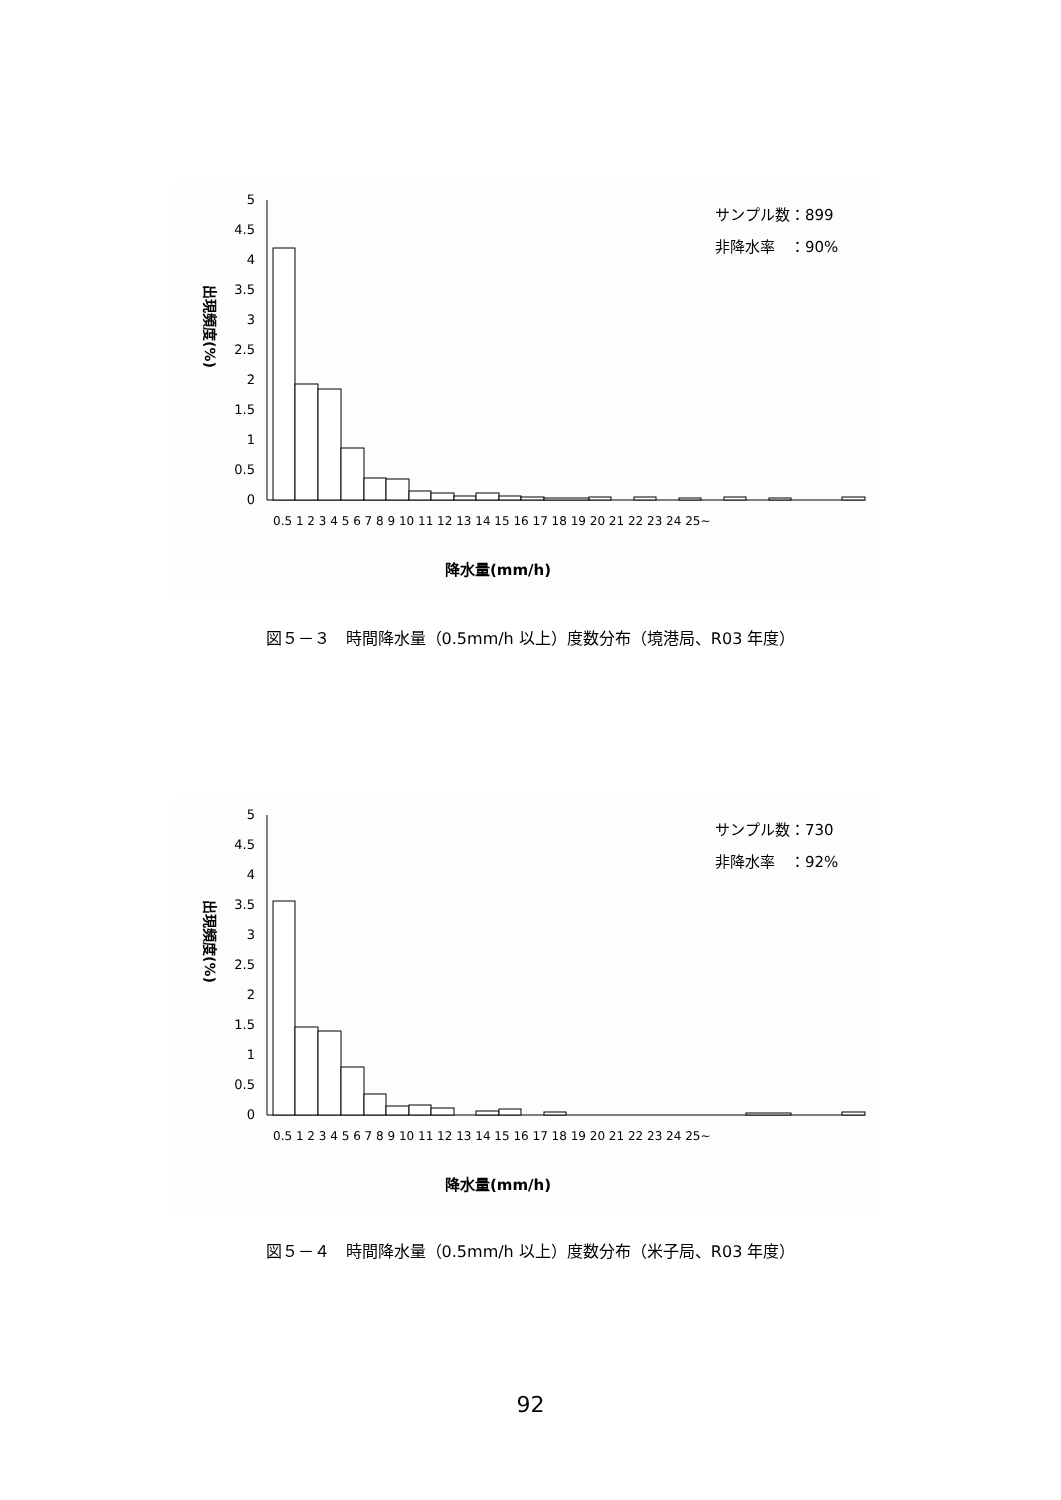出現頻度(%)
5
4.5
4
3.5
3
2.5
2
1.5
1
0.5
0
サンプル数：899
非降水率　：90%
降水量(mm/h)
0.5 1 2 3 4 5 6 7 8 9 10 11 12 13 14 15 16 17 18 19 20 21 22 23 24 25~
図５－３　時間降水量（0.5mm/h 以上）度数分布（境港局、R03 年度）
出現頻度(%)
5
4.5
4
3.5
3
2.5
2
1.5
1
0.5
0
サンプル数：730
非降水率　：92%
降水量(mm/h)
0.5 1 2 3 4 5 6 7 8 9 10 11 12 13 14 15 16 17 18 19 20 21 22 23 24 25~
図５－４　時間降水量（0.5mm/h 以上）度数分布（米子局、R03 年度）
92